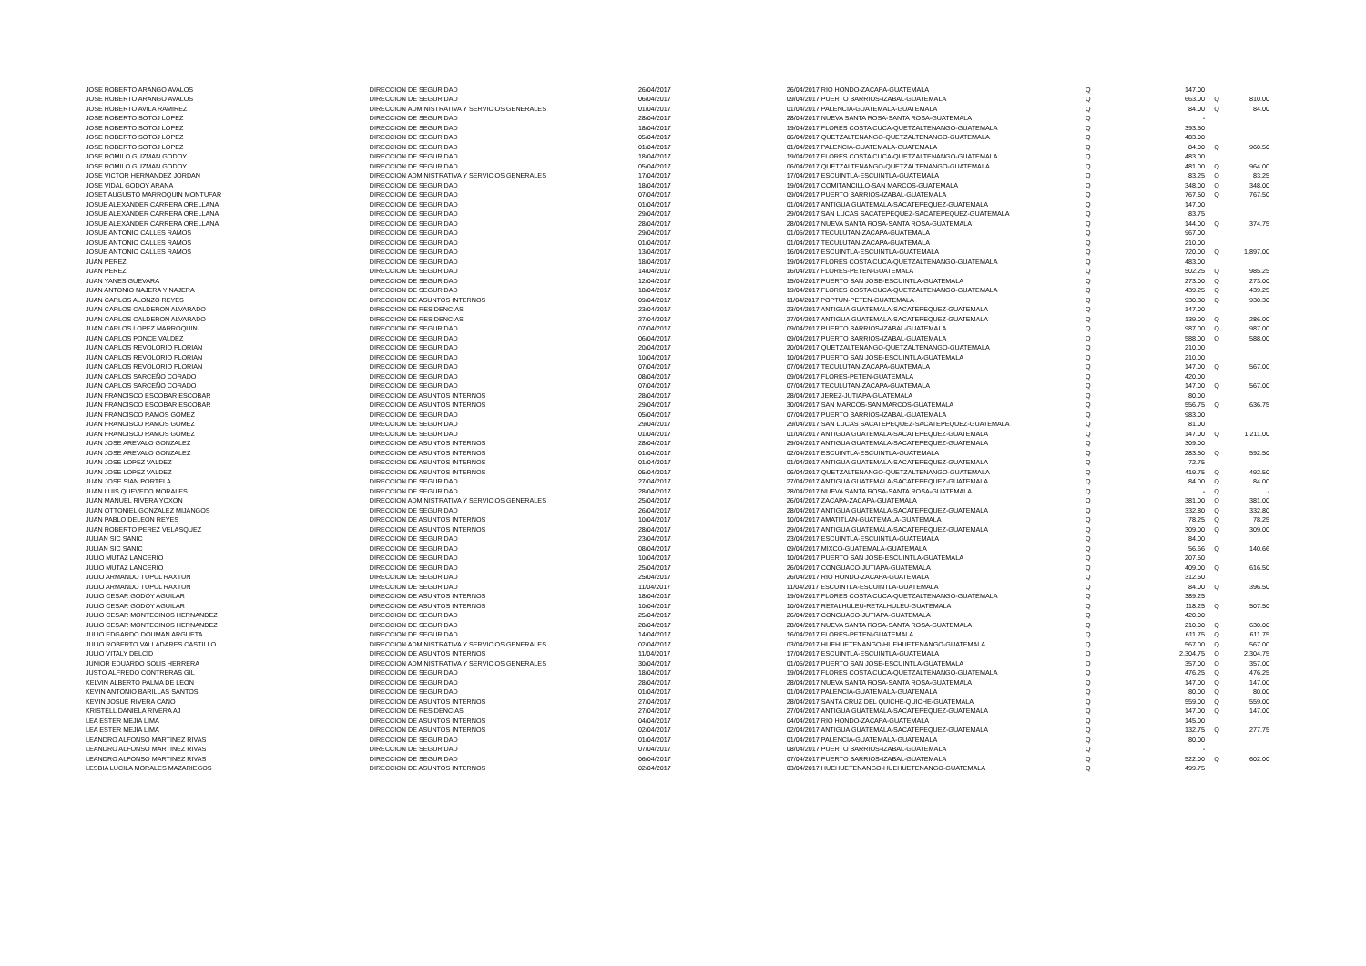| JOSE ROBERTO ARANGO AVALOS | DIRECCION DE SEGURIDAD | 26/04/2017 | 26/04/2017 RIO HONDO-ZACAPA-GUATEMALA | Q | 147.00 | | |
| JOSE ROBERTO ARANGO AVALOS | DIRECCION DE SEGURIDAD | 06/04/2017 | 09/04/2017 PUERTO BARRIOS-IZABAL-GUATEMALA | Q | 663.00 | Q | 810.00 |
| JOSE ROBERTO AVILA RAMIREZ | DIRECCION ADMINISTRATIVA Y SERVICIOS GENERALES | 01/04/2017 | 01/04/2017 PALENCIA-GUATEMALA-GUATEMALA | Q | 84.00 | Q | 84.00 |
| JOSE ROBERTO SOTOJ LOPEZ | DIRECCION DE SEGURIDAD | 28/04/2017 | 28/04/2017 NUEVA SANTA ROSA-SANTA ROSA-GUATEMALA | Q | - | | |
| JOSE ROBERTO SOTOJ LOPEZ | DIRECCION DE SEGURIDAD | 18/04/2017 | 19/04/2017 FLORES COSTA CUCA-QUETZALTENANGO-GUATEMALA | Q | 393.50 | | |
| JOSE ROBERTO SOTOJ LOPEZ | DIRECCION DE SEGURIDAD | 05/04/2017 | 06/04/2017 QUETZALTENANGO-QUETZALTENANGO-GUATEMALA | Q | 483.00 | | |
| JOSE ROBERTO SOTOJ LOPEZ | DIRECCION DE SEGURIDAD | 01/04/2017 | 01/04/2017 PALENCIA-GUATEMALA-GUATEMALA | Q | 84.00 | Q | 960.50 |
| JOSE ROMILO GUZMAN GODOY | DIRECCION DE SEGURIDAD | 18/04/2017 | 19/04/2017 FLORES COSTA CUCA-QUETZALTENANGO-GUATEMALA | Q | 483.00 | | |
| JOSE ROMILO GUZMAN GODOY | DIRECCION DE SEGURIDAD | 05/04/2017 | 06/04/2017 QUETZALTENANGO-QUETZALTENANGO-GUATEMALA | Q | 481.00 | Q | 964.00 |
| JOSE VICTOR HERNANDEZ JORDAN | DIRECCION ADMINISTRATIVA Y SERVICIOS GENERALES | 17/04/2017 | 17/04/2017 ESCUINTLA-ESCUINTLA-GUATEMALA | Q | 83.25 | Q | 83.25 |
| JOSE VIDAL GODOY ARANA | DIRECCION DE SEGURIDAD | 18/04/2017 | 19/04/2017 COMITANCILLO-SAN MARCOS-GUATEMALA | Q | 348.00 | Q | 348.00 |
| JOSET AUGUSTO MARROQUIN MONTUFAR | DIRECCION DE SEGURIDAD | 07/04/2017 | 09/04/2017 PUERTO BARRIOS-IZABAL-GUATEMALA | Q | 767.50 | Q | 767.50 |
| JOSUE ALEXANDER CARRERA ORELLANA | DIRECCION DE SEGURIDAD | 01/04/2017 | 01/04/2017 ANTIGUA GUATEMALA-SACATEPEQUEZ-GUATEMALA | Q | 147.00 | | |
| JOSUE ALEXANDER CARRERA ORELLANA | DIRECCION DE SEGURIDAD | 29/04/2017 | 29/04/2017 SAN LUCAS SACATEPEQUEZ-SACATEPEQUEZ-GUATEMALA | Q | 83.75 | | |
| JOSUE ALEXANDER CARRERA ORELLANA | DIRECCION DE SEGURIDAD | 28/04/2017 | 28/04/2017 NUEVA SANTA ROSA-SANTA ROSA-GUATEMALA | Q | 144.00 | Q | 374.75 |
| JOSUE ANTONIO CALLES RAMOS | DIRECCION DE SEGURIDAD | 29/04/2017 | 01/05/2017 TECULUTAN-ZACAPA-GUATEMALA | Q | 967.00 | | |
| JOSUE ANTONIO CALLES RAMOS | DIRECCION DE SEGURIDAD | 01/04/2017 | 01/04/2017 TECULUTAN-ZACAPA-GUATEMALA | Q | 210.00 | | |
| JOSUE ANTONIO CALLES RAMOS | DIRECCION DE SEGURIDAD | 13/04/2017 | 16/04/2017 ESCUINTLA-ESCUINTLA-GUATEMALA | Q | 720.00 | Q | 1,897.00 |
| JUAN PEREZ | DIRECCION DE SEGURIDAD | 18/04/2017 | 19/04/2017 FLORES COSTA CUCA-QUETZALTENANGO-GUATEMALA | Q | 483.00 | | |
| JUAN PEREZ | DIRECCION DE SEGURIDAD | 14/04/2017 | 16/04/2017 FLORES-PETEN-GUATEMALA | Q | 502.25 | Q | 985.25 |
| JUAN YANES GUEVARA | DIRECCION DE SEGURIDAD | 12/04/2017 | 15/04/2017 PUERTO SAN JOSE-ESCUINTLA-GUATEMALA | Q | 273.00 | Q | 273.00 |
| JUAN ANTONIO NAJERA Y NAJERA | DIRECCION DE SEGURIDAD | 18/04/2017 | 19/04/2017 FLORES COSTA CUCA-QUETZALTENANGO-GUATEMALA | Q | 439.25 | Q | 439.25 |
| JUAN CARLOS ALONZO REYES | DIRECCION DE ASUNTOS INTERNOS | 09/04/2017 | 11/04/2017 POPTUN-PETEN-GUATEMALA | Q | 930.30 | Q | 930.30 |
| JUAN CARLOS CALDERON ALVARADO | DIRECCION DE RESIDENCIAS | 23/04/2017 | 23/04/2017 ANTIGUA GUATEMALA-SACATEPEQUEZ-GUATEMALA | Q | 147.00 | | |
| JUAN CARLOS CALDERON ALVARADO | DIRECCION DE RESIDENCIAS | 27/04/2017 | 27/04/2017 ANTIGUA GUATEMALA-SACATEPEQUEZ-GUATEMALA | Q | 139.00 | Q | 286.00 |
| JUAN CARLOS LOPEZ MARROQUIN | DIRECCION DE SEGURIDAD | 07/04/2017 | 09/04/2017 PUERTO BARRIOS-IZABAL-GUATEMALA | Q | 987.00 | Q | 987.00 |
| JUAN CARLOS PONCE VALDEZ | DIRECCION DE SEGURIDAD | 06/04/2017 | 09/04/2017 PUERTO BARRIOS-IZABAL-GUATEMALA | Q | 588.00 | Q | 588.00 |
| JUAN CARLOS REVOLORIO FLORIAN | DIRECCION DE SEGURIDAD | 20/04/2017 | 20/04/2017 QUETZALTENANGO-QUETZALTENANGO-GUATEMALA | Q | 210.00 | | |
| JUAN CARLOS REVOLORIO FLORIAN | DIRECCION DE SEGURIDAD | 10/04/2017 | 10/04/2017 PUERTO SAN JOSE-ESCUINTLA-GUATEMALA | Q | 210.00 | | |
| JUAN CARLOS REVOLORIO FLORIAN | DIRECCION DE SEGURIDAD | 07/04/2017 | 07/04/2017 TECULUTAN-ZACAPA-GUATEMALA | Q | 147.00 | Q | 567.00 |
| JUAN CARLOS SARCEÑO CORADO | DIRECCION DE SEGURIDAD | 08/04/2017 | 09/04/2017 FLORES-PETEN-GUATEMALA | Q | 420.00 | | |
| JUAN CARLOS SARCEÑO CORADO | DIRECCION DE SEGURIDAD | 07/04/2017 | 07/04/2017 TECULUTAN-ZACAPA-GUATEMALA | Q | 147.00 | Q | 567.00 |
| JUAN FRANCISCO ESCOBAR ESCOBAR | DIRECCION DE ASUNTOS INTERNOS | 28/04/2017 | 28/04/2017 JEREZ-JUTIAPA-GUATEMALA | Q | 80.00 | | |
| JUAN FRANCISCO ESCOBAR ESCOBAR | DIRECCION DE ASUNTOS INTERNOS | 29/04/2017 | 30/04/2017 SAN MARCOS-SAN MARCOS-GUATEMALA | Q | 556.75 | Q | 636.75 |
| JUAN FRANCISCO RAMOS GOMEZ | DIRECCION DE SEGURIDAD | 05/04/2017 | 07/04/2017 PUERTO BARRIOS-IZABAL-GUATEMALA | Q | 983.00 | | |
| JUAN FRANCISCO RAMOS GOMEZ | DIRECCION DE SEGURIDAD | 29/04/2017 | 29/04/2017 SAN LUCAS SACATEPEQUEZ-SACATEPEQUEZ-GUATEMALA | Q | 81.00 | | |
| JUAN FRANCISCO RAMOS GOMEZ | DIRECCION DE SEGURIDAD | 01/04/2017 | 01/04/2017 ANTIGUA GUATEMALA-SACATEPEQUEZ-GUATEMALA | Q | 147.00 | Q | 1,211.00 |
| JUAN JOSE AREVALO GONZALEZ | DIRECCION DE ASUNTOS INTERNOS | 28/04/2017 | 29/04/2017 ANTIGUA GUATEMALA-SACATEPEQUEZ-GUATEMALA | Q | 309.00 | | |
| JUAN JOSE AREVALO GONZALEZ | DIRECCION DE ASUNTOS INTERNOS | 01/04/2017 | 02/04/2017 ESCUINTLA-ESCUINTLA-GUATEMALA | Q | 283.50 | Q | 592.50 |
| JUAN JOSE LOPEZ VALDEZ | DIRECCION DE ASUNTOS INTERNOS | 01/04/2017 | 01/04/2017 ANTIGUA GUATEMALA-SACATEPEQUEZ-GUATEMALA | Q | 72.75 | | |
| JUAN JOSE LOPEZ VALDEZ | DIRECCION DE ASUNTOS INTERNOS | 05/04/2017 | 06/04/2017 QUETZALTENANGO-QUETZALTENANGO-GUATEMALA | Q | 419.75 | Q | 492.50 |
| JUAN JOSE SIAN PORTELA | DIRECCION DE SEGURIDAD | 27/04/2017 | 27/04/2017 ANTIGUA GUATEMALA-SACATEPEQUEZ-GUATEMALA | Q | 84.00 | Q | 84.00 |
| JUAN LUIS QUEVEDO MORALES | DIRECCION DE SEGURIDAD | 28/04/2017 | 28/04/2017 NUEVA SANTA ROSA-SANTA ROSA-GUATEMALA | Q | - | Q | - |
| JUAN MANUEL RIVERA YOXON | DIRECCION ADMINISTRATIVA Y SERVICIOS GENERALES | 25/04/2017 | 26/04/2017 ZACAPA-ZACAPA-GUATEMALA | Q | 381.00 | Q | 381.00 |
| JUAN OTTONIEL GONZALEZ MIJANGOS | DIRECCION DE SEGURIDAD | 26/04/2017 | 28/04/2017 ANTIGUA GUATEMALA-SACATEPEQUEZ-GUATEMALA | Q | 332.80 | Q | 332.80 |
| JUAN PABLO DELEON REYES | DIRECCION DE ASUNTOS INTERNOS | 10/04/2017 | 10/04/2017 AMATITLAN-GUATEMALA-GUATEMALA | Q | 78.25 | Q | 78.25 |
| JUAN ROBERTO PEREZ VELASQUEZ | DIRECCION DE ASUNTOS INTERNOS | 28/04/2017 | 29/04/2017 ANTIGUA GUATEMALA-SACATEPEQUEZ-GUATEMALA | Q | 309.00 | Q | 309.00 |
| JULIAN SIC SANIC | DIRECCION DE SEGURIDAD | 23/04/2017 | 23/04/2017 ESCUINTLA-ESCUINTLA-GUATEMALA | Q | 84.00 | | |
| JULIAN SIC SANIC | DIRECCION DE SEGURIDAD | 08/04/2017 | 09/04/2017 MIXCO-GUATEMALA-GUATEMALA | Q | 56.66 | Q | 140.66 |
| JULIO MUTAZ LANCERIO | DIRECCION DE SEGURIDAD | 10/04/2017 | 10/04/2017 PUERTO SAN JOSE-ESCUINTLA-GUATEMALA | Q | 207.50 | | |
| JULIO MUTAZ LANCERIO | DIRECCION DE SEGURIDAD | 25/04/2017 | 26/04/2017 CONGUACO-JUTIAPA-GUATEMALA | Q | 409.00 | Q | 616.50 |
| JULIO ARMANDO TUPUL RAXTUN | DIRECCION DE SEGURIDAD | 25/04/2017 | 26/04/2017 RIO HONDO-ZACAPA-GUATEMALA | Q | 312.50 | | |
| JULIO ARMANDO TUPUL RAXTUN | DIRECCION DE SEGURIDAD | 11/04/2017 | 11/04/2017 ESCUINTLA-ESCUINTLA-GUATEMALA | Q | 84.00 | Q | 396.50 |
| JULIO CESAR GODOY AGUILAR | DIRECCION DE ASUNTOS INTERNOS | 18/04/2017 | 19/04/2017 FLORES COSTA CUCA-QUETZALTENANGO-GUATEMALA | Q | 389.25 | | |
| JULIO CESAR GODOY AGUILAR | DIRECCION DE ASUNTOS INTERNOS | 10/04/2017 | 10/04/2017 RETALHULEU-RETALHULEU-GUATEMALA | Q | 118.25 | Q | 507.50 |
| JULIO CESAR MONTECINOS HERNANDEZ | DIRECCION DE SEGURIDAD | 25/04/2017 | 26/04/2017 CONGUACO-JUTIAPA-GUATEMALA | Q | 420.00 | | |
| JULIO CESAR MONTECINOS HERNANDEZ | DIRECCION DE SEGURIDAD | 28/04/2017 | 28/04/2017 NUEVA SANTA ROSA-SANTA ROSA-GUATEMALA | Q | 210.00 | Q | 630.00 |
| JULIO EDGARDO DOUMAN ARGUETA | DIRECCION DE SEGURIDAD | 14/04/2017 | 16/04/2017 FLORES-PETEN-GUATEMALA | Q | 611.75 | Q | 611.75 |
| JULIO ROBERTO VALLADARES CASTILLO | DIRECCION ADMINISTRATIVA Y SERVICIOS GENERALES | 02/04/2017 | 03/04/2017 HUEHUETENANGO-HUEHUETENANGO-GUATEMALA | Q | 567.00 | Q | 567.00 |
| JULIO VITALY DELCID | DIRECCION DE ASUNTOS INTERNOS | 11/04/2017 | 17/04/2017 ESCUINTLA-ESCUINTLA-GUATEMALA | Q | 2,304.75 | Q | 2,304.75 |
| JUNIOR EDUARDO SOLIS HERRERA | DIRECCION ADMINISTRATIVA Y SERVICIOS GENERALES | 30/04/2017 | 01/05/2017 PUERTO SAN JOSE-ESCUINTLA-GUATEMALA | Q | 357.00 | Q | 357.00 |
| JUSTO ALFREDO CONTRERAS GIL | DIRECCION DE SEGURIDAD | 18/04/2017 | 19/04/2017 FLORES COSTA CUCA-QUETZALTENANGO-GUATEMALA | Q | 476.25 | Q | 476.25 |
| KELVIN ALBERTO PALMA DE LEON | DIRECCION DE SEGURIDAD | 28/04/2017 | 28/04/2017 NUEVA SANTA ROSA-SANTA ROSA-GUATEMALA | Q | 147.00 | Q | 147.00 |
| KEVIN ANTONIO BARILLAS SANTOS | DIRECCION DE SEGURIDAD | 01/04/2017 | 01/04/2017 PALENCIA-GUATEMALA-GUATEMALA | Q | 80.00 | Q | 80.00 |
| KEVIN JOSUE RIVERA CANO | DIRECCION DE ASUNTOS INTERNOS | 27/04/2017 | 28/04/2017 SANTA CRUZ DEL QUICHE-QUICHE-GUATEMALA | Q | 559.00 | Q | 559.00 |
| KRISTELL DANIELA RIVERA AJ | DIRECCION DE RESIDENCIAS | 27/04/2017 | 27/04/2017 ANTIGUA GUATEMALA-SACATEPEQUEZ-GUATEMALA | Q | 147.00 | Q | 147.00 |
| LEA ESTER MEJIA LIMA | DIRECCION DE ASUNTOS INTERNOS | 04/04/2017 | 04/04/2017 RIO HONDO-ZACAPA-GUATEMALA | Q | 145.00 | | |
| LEA ESTER MEJIA LIMA | DIRECCION DE ASUNTOS INTERNOS | 02/04/2017 | 02/04/2017 ANTIGUA GUATEMALA-SACATEPEQUEZ-GUATEMALA | Q | 132.75 | Q | 277.75 |
| LEANDRO ALFONSO MARTINEZ RIVAS | DIRECCION DE SEGURIDAD | 01/04/2017 | 01/04/2017 PALENCIA-GUATEMALA-GUATEMALA | Q | 80.00 | | |
| LEANDRO ALFONSO MARTINEZ RIVAS | DIRECCION DE SEGURIDAD | 07/04/2017 | 08/04/2017 PUERTO BARRIOS-IZABAL-GUATEMALA | Q | - | | |
| LEANDRO ALFONSO MARTINEZ RIVAS | DIRECCION DE SEGURIDAD | 06/04/2017 | 07/04/2017 PUERTO BARRIOS-IZABAL-GUATEMALA | Q | 522.00 | Q | 602.00 |
| LESBIA LUCILA MORALES MAZARIEGOS | DIRECCION DE ASUNTOS INTERNOS | 02/04/2017 | 03/04/2017 HUEHUETENANGO-HUEHUETENANGO-GUATEMALA | Q | 499.75 | | |